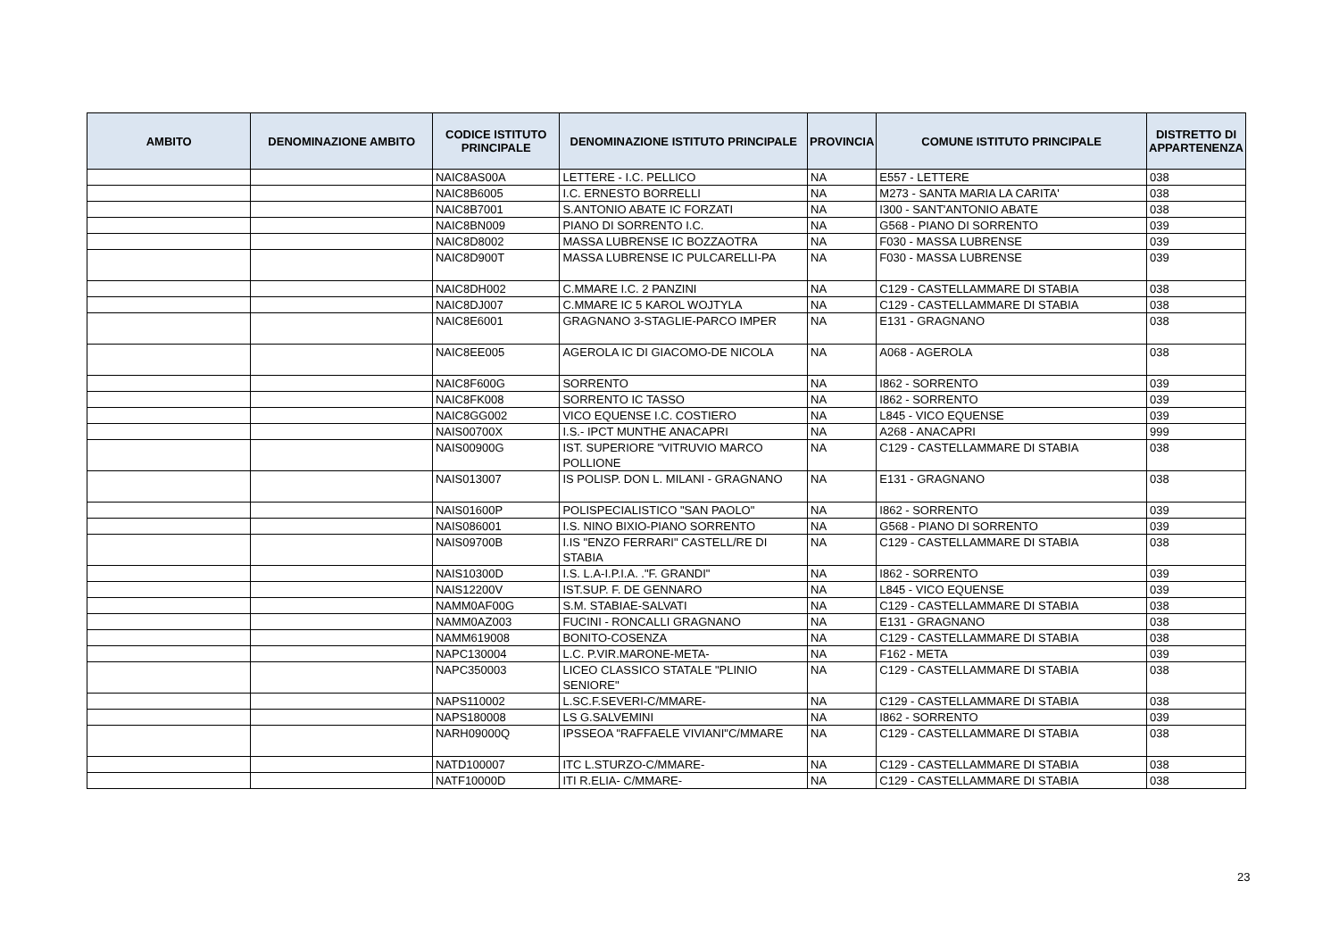| AMBITO | DENOMINAZIONE AMBITO | CODICE ISTITUTO PRINCIPALE | DENOMINAZIONE ISTITUTO PRINCIPALE | PROVINCIA | COMUNE ISTITUTO PRINCIPALE | DISTRETTO DI APPARTENENZA |
| --- | --- | --- | --- | --- | --- | --- |
| | | NAIC8AS00A | LETTERE - I.C. PELLICO | NA | E557 - LETTERE | 038 |
| | | NAIC8B6005 | I.C. ERNESTO BORRELLI | NA | M273 - SANTA MARIA LA CARITA' | 038 |
| | | NAIC8B7001 | S.ANTONIO ABATE IC FORZATI | NA | I300 - SANT'ANTONIO ABATE | 038 |
| | | NAIC8BN009 | PIANO DI SORRENTO I.C. | NA | G568 - PIANO DI SORRENTO | 039 |
| | | NAIC8D8002 | MASSA LUBRENSE IC BOZZAOTRA | NA | F030 - MASSA LUBRENSE | 039 |
| | | NAIC8D900T | MASSA LUBRENSE IC PULCARELLI-PA | NA | F030 - MASSA LUBRENSE | 039 |
| | | NAIC8DH002 | C.MMARE I.C. 2 PANZINI | NA | C129 - CASTELLAMMARE DI STABIA | 038 |
| | | NAIC8DJ007 | C.MMARE IC 5 KAROL WOJTYLA | NA | C129 - CASTELLAMMARE DI STABIA | 038 |
| | | NAIC8E6001 | GRAGNANO 3-STAGLIE-PARCO IMPER | NA | E131 - GRAGNANO | 038 |
| | | NAIC8EE005 | AGEROLA IC DI GIACOMO-DE NICOLA | NA | A068 - AGEROLA | 038 |
| | | NAIC8F600G | SORRENTO | NA | I862 - SORRENTO | 039 |
| | | NAIC8FK008 | SORRENTO IC TASSO | NA | I862 - SORRENTO | 039 |
| | | NAIC8GG002 | VICO EQUENSE I.C. COSTIERO | NA | L845 - VICO EQUENSE | 039 |
| | | NAIS00700X | I.S.- IPCT MUNTHE ANACAPRI | NA | A268 - ANACAPRI | 999 |
| | | NAIS00900G | IST. SUPERIORE "VITRUVIO MARCO POLLIONE | NA | C129 - CASTELLAMMARE DI STABIA | 038 |
| | | NAIS013007 | IS POLISP. DON L. MILANI - GRAGNANO | NA | E131 - GRAGNANO | 038 |
| | | NAIS01600P | POLISPECIALISTICO "SAN PAOLO" | NA | I862 - SORRENTO | 039 |
| | | NAIS086001 | I.S. NINO BIXIO-PIANO SORRENTO | NA | G568 - PIANO DI SORRENTO | 039 |
| | | NAIS09700B | I.IS "ENZO FERRARI" CASTELL/RE DI STABIA | NA | C129 - CASTELLAMMARE DI STABIA | 038 |
| | | NAIS10300D | I.S. L.A-I.P.I.A. ."F. GRANDI" | NA | I862 - SORRENTO | 039 |
| | | NAIS12200V | IST.SUP. F. DE GENNARO | NA | L845 - VICO EQUENSE | 039 |
| | | NAMM0AF00G | S.M. STABIAE-SALVATI | NA | C129 - CASTELLAMMARE DI STABIA | 038 |
| | | NAMM0AZ003 | FUCINI - RONCALLI GRAGNANO | NA | E131 - GRAGNANO | 038 |
| | | NAMM619008 | BONITO-COSENZA | NA | C129 - CASTELLAMMARE DI STABIA | 038 |
| | | NAPC130004 | L.C. P.VIR.MARONE-META- | NA | F162 - META | 039 |
| | | NAPC350003 | LICEO CLASSICO STATALE "PLINIO SENIORE" | NA | C129 - CASTELLAMMARE DI STABIA | 038 |
| | | NAPS110002 | L.SC.F.SEVERI-C/MMARE- | NA | C129 - CASTELLAMMARE DI STABIA | 038 |
| | | NAPS180008 | LS G.SALVEMINI | NA | I862 - SORRENTO | 039 |
| | | NARH09000Q | IPSSEOA "RAFFAELE VIVIANI"C/MMARE | NA | C129 - CASTELLAMMARE DI STABIA | 038 |
| | | NATD100007 | ITC L.STURZO-C/MMARE- | NA | C129 - CASTELLAMMARE DI STABIA | 038 |
| | | NATF10000D | ITI R.ELIA- C/MMARE- | NA | C129 - CASTELLAMMARE DI STABIA | 038 |
23